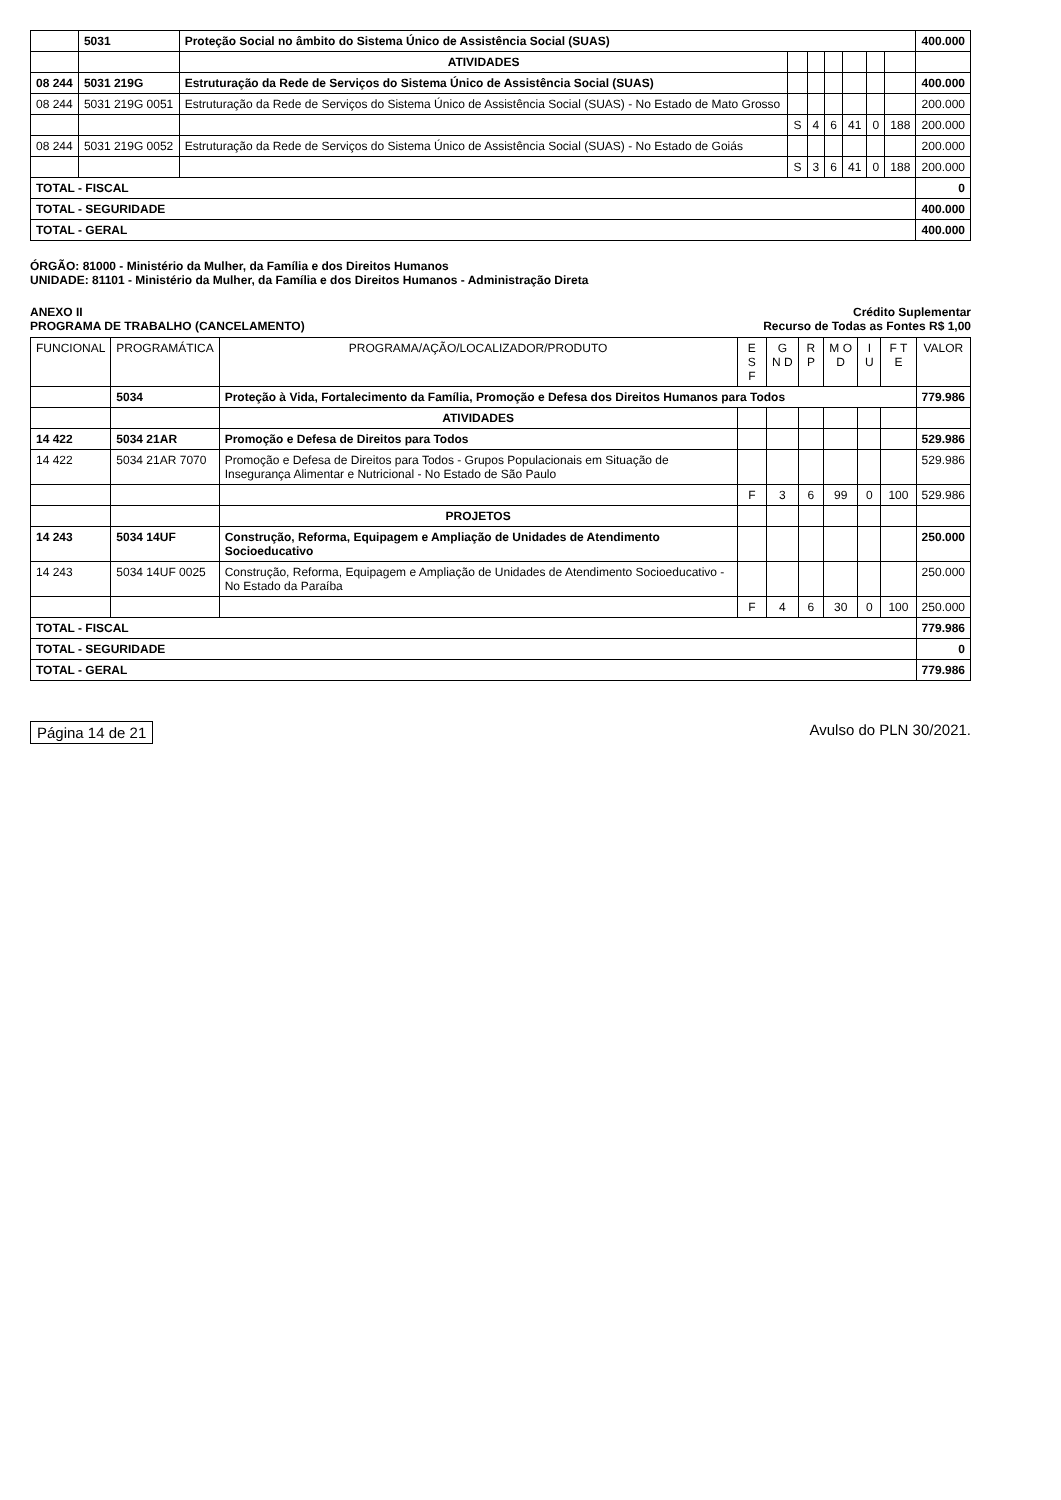| | 5031 | Proteção Social no âmbito do Sistema Único de Assistência Social (SUAS) | | | | | | | 400.000 |
| | | ATIVIDADES | | | | | | | |
| 08 244 | 5031 219G | Estruturação da Rede de Serviços do Sistema Único de Assistência Social (SUAS) | | | | | | | 400.000 |
| 08 244 | 5031 219G 0051 | Estruturação da Rede de Serviços do Sistema Único de Assistência Social (SUAS) - No Estado de Mato Grosso | | | | | | | 200.000 |
| | | | S | 4 | 6 | 41 | 0 | 188 | 200.000 |
| 08 244 | 5031 219G 0052 | Estruturação da Rede de Serviços do Sistema Único de Assistência Social (SUAS) - No Estado de Goiás | | | | | | | 200.000 |
| | | | S | 3 | 6 | 41 | 0 | 188 | 200.000 |
| TOTAL - FISCAL | | | | | | | | | 0 |
| TOTAL - SEGURIDADE | | | | | | | | | 400.000 |
| TOTAL - GERAL | | | | | | | | | 400.000 |
ÓRGÃO: 81000 - Ministério da Mulher, da Família e dos Direitos Humanos
UNIDADE: 81101 - Ministério da Mulher, da Família e dos Direitos Humanos - Administração Direta
ANEXO II
PROGRAMA DE TRABALHO (CANCELAMENTO) Crédito Suplementar
Recurso de Todas as Fontes R$ 1,00
| FUNCIONAL | PROGRAMÁTICA | PROGRAMA/AÇÃO/LOCALIZADOR/PRODUTO | E S F | G N D | R P | M O D | I U | F T E | VALOR |
| --- | --- | --- | --- | --- | --- | --- | --- | --- | --- |
| | 5034 | Proteção à Vida, Fortalecimento da Família, Promoção e Defesa dos Direitos Humanos para Todos | | | | | | | 779.986 |
| | | ATIVIDADES | | | | | | | |
| 14 422 | 5034 21AR | Promoção e Defesa de Direitos para Todos | | | | | | | 529.986 |
| 14 422 | 5034 21AR 7070 | Promoção e Defesa de Direitos para Todos - Grupos Populacionais em Situação de Insegurança Alimentar e Nutricional - No Estado de São Paulo | | | | | | | 529.986 |
| | | | F | 3 | 6 | 99 | 0 | 100 | 529.986 |
| | | PROJETOS | | | | | | | |
| 14 243 | 5034 14UF | Construção, Reforma, Equipagem e Ampliação de Unidades de Atendimento Socioeducativo | | | | | | | 250.000 |
| 14 243 | 5034 14UF 0025 | Construção, Reforma, Equipagem e Ampliação de Unidades de Atendimento Socioeducativo - No Estado da Paraíba | | | | | | | 250.000 |
| | | | F | 4 | 6 | 30 | 0 | 100 | 250.000 |
| TOTAL - FISCAL | | | | | | | | | 779.986 |
| TOTAL - SEGURIDADE | | | | | | | | | 0 |
| TOTAL - GERAL | | | | | | | | | 779.986 |
Página 14 de 21 Avulso do PLN 30/2021.